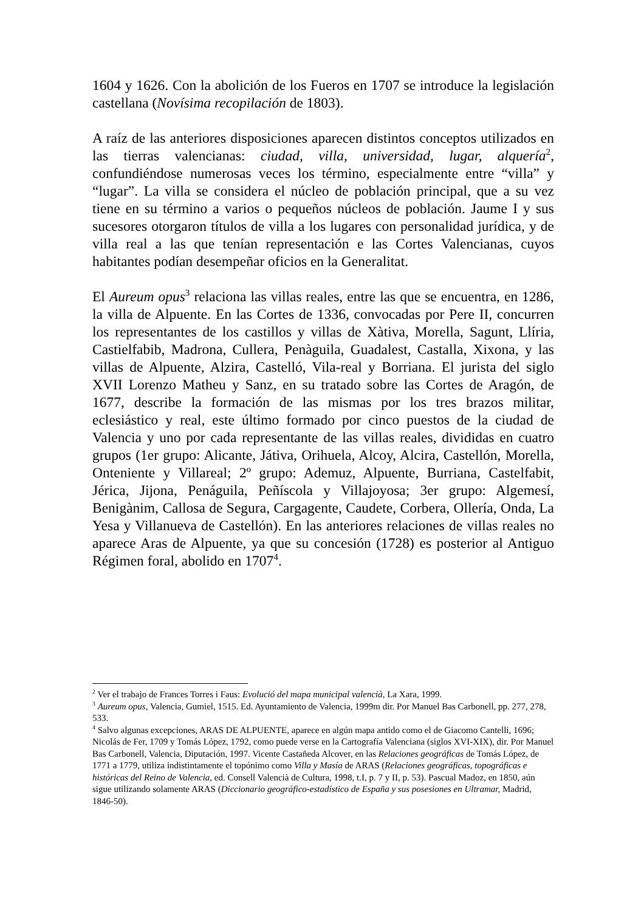1604 y 1626. Con la abolición de los Fueros en 1707 se introduce la legislación castellana (Novísima recopilación de 1803).
A raíz de las anteriores disposiciones aparecen distintos conceptos utilizados en las tierras valencianas: ciudad, villa, universidad, lugar, alquería<sup>2</sup>, confundiéndose numerosas veces los término, especialmente entre “villa” y “lugar”. La villa se considera el núcleo de población principal, que a su vez tiene en su término a varios o pequeños núcleos de población. Jaume I y sus sucesores otorgaron títulos de villa a los lugares con personalidad jurídica, y de villa real a las que tenían representación e las Cortes Valencianas, cuyos habitantes podían desempeñar oficios en la Generalitat.
El Aureum opus<sup>3</sup> relaciona las villas reales, entre las que se encuentra, en 1286, la villa de Alpuente. En las Cortes de 1336, convocadas por Pere II, concurren los representantes de los castillos y villas de Xàtiva, Morella, Sagunt, Llíria, Castielfabib, Madrona, Cullera, Penàguila, Guadalest, Castalla, Xixona, y las villas de Alpuente, Alzira, Castelló, Vila-real y Borriana. El jurista del siglo XVII Lorenzo Matheu y Sanz, en su tratado sobre las Cortes de Aragón, de 1677, describe la formación de las mismas por los tres brazos militar, eclesiástico y real, este último formado por cinco puestos de la ciudad de Valencia y uno por cada representante de las villas reales, divididas en cuatro grupos (1er grupo: Alicante, Játiva, Orihuela, Alcoy, Alcira, Castellón, Morella, Onteniente y Villareal; 2º grupo: Ademuz, Alpuente, Burriana, Castelfabit, Jérica, Jijona, Penáguila, Peñíscola y Villajoyosa; 3er grupo: Algemesí, Benigànim, Callosa de Segura, Cargagente, Caudete, Corbera, Ollería, Onda, La Yesa y Villanueva de Castellón). En las anteriores relaciones de villas reales no aparece Aras de Alpuente, ya que su concesión (1728) es posterior al Antiguo Régimen foral, abolido en 1707<sup>4</sup>.
<sup>2</sup> Ver el trabajo de Frances Torres i Faus: Evolució del mapa municipal valencià, La Xara, 1999.
<sup>3</sup> Aureum opus, Valencia, Gumiel, 1515. Ed. Ayuntamiento de Valencia, 1999m dir. Por Manuel Bas Carbonell, pp. 277, 278, 533.
<sup>4</sup> Salvo algunas excepciones, ARAS DE ALPUENTE, aparece en algún mapa antido como el de Giacomo Cantelli, 1696; Nicolás de Fer, 1709 y Tomás López, 1792, como puede verse en la Cartografía Valenciana (siglos XVI-XIX), dir. Por Manuel Bas Carbonell, Valencia, Diputación, 1997. Vicente Castañeda Alcover, en las Relaciones geográficas de Tomás López, de 1771 a 1779, utiliza indistintamente el topónimo como Villa y Masía de ARAS (Relaciones geográficas, topográficas e históricas del Reino de Valencia, ed. Consell Valencià de Cultura, 1998, t.I, p. 7 y II, p. 53). Pascual Madoz, en 1850, aún sigue utilizando solamente ARAS (Diccionario geográfico-estadístico de España y sus posesiones en Ultramar, Madrid, 1846-50).